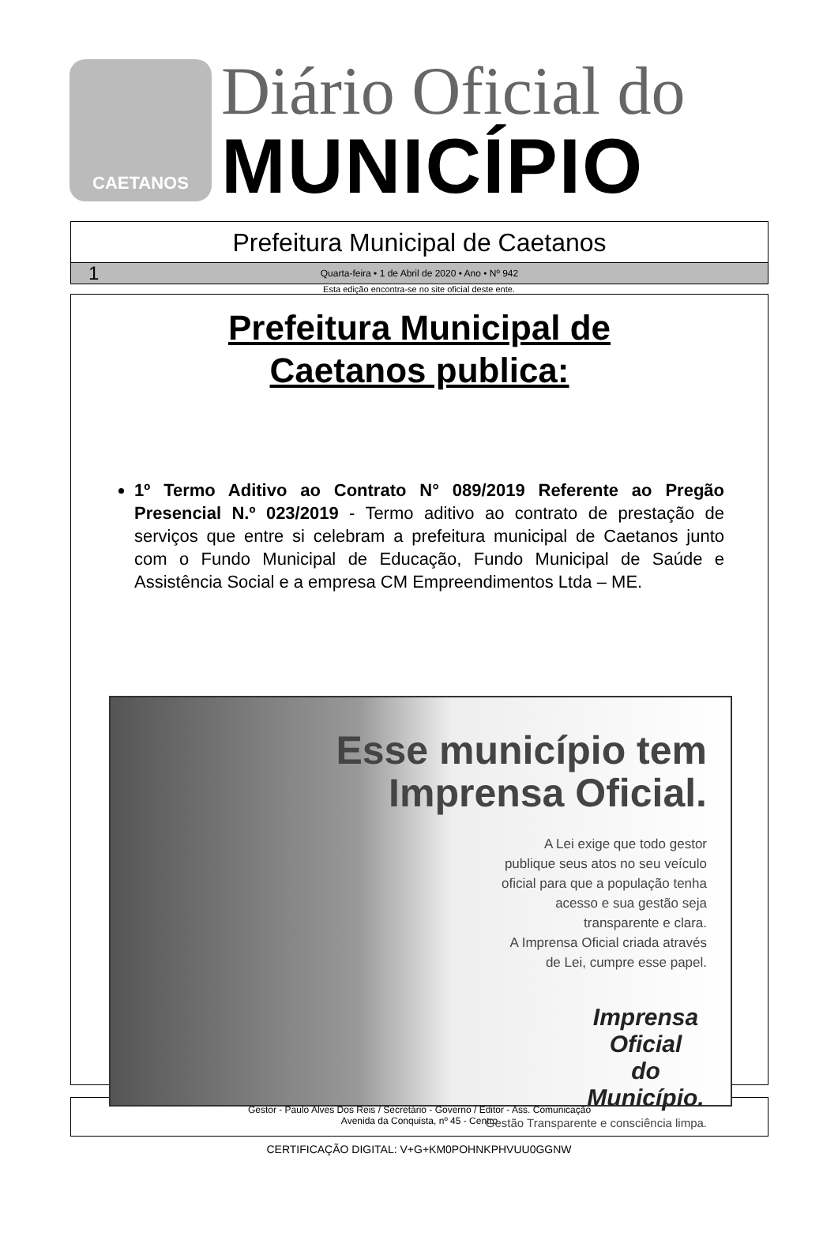CAETANOS
Diário Oficial do
MUNICÍPIO
Prefeitura Municipal de Caetanos
1 Quarta-feira • 1 de Abril de 2020 • Ano • Nº 942
Esta edição encontra-se no site oficial deste ente.
Prefeitura Municipal de
Caetanos publica:
1º Termo Aditivo ao Contrato N° 089/2019 Referente ao Pregão Presencial N.º 023/2019 - Termo aditivo ao contrato de prestação de serviços que entre si celebram a prefeitura municipal de Caetanos junto com o Fundo Municipal de Educação, Fundo Municipal de Saúde e Assistência Social e a empresa CM Empreendimentos Ltda – ME.
Esse município tem
Imprensa Oficial.
A Lei exige que todo gestor
publique seus atos no seu veículo
oficial para que a população tenha
acesso e sua gestão seja
transparente e clara.
A Imprensa Oficial criada através
de Lei, cumpre esse papel.
Imprensa Oficial
do Município.
Gestão Transparente e consciência limpa.
Gestor - Paulo Alves Dos Reis / Secretário - Governo / Editor - Ass. Comunicação
Avenida da Conquista, nº 45 - Centro
CERTIFICAÇÃO DIGITAL: V+G+KM0POHNKPHVUU0GGNW